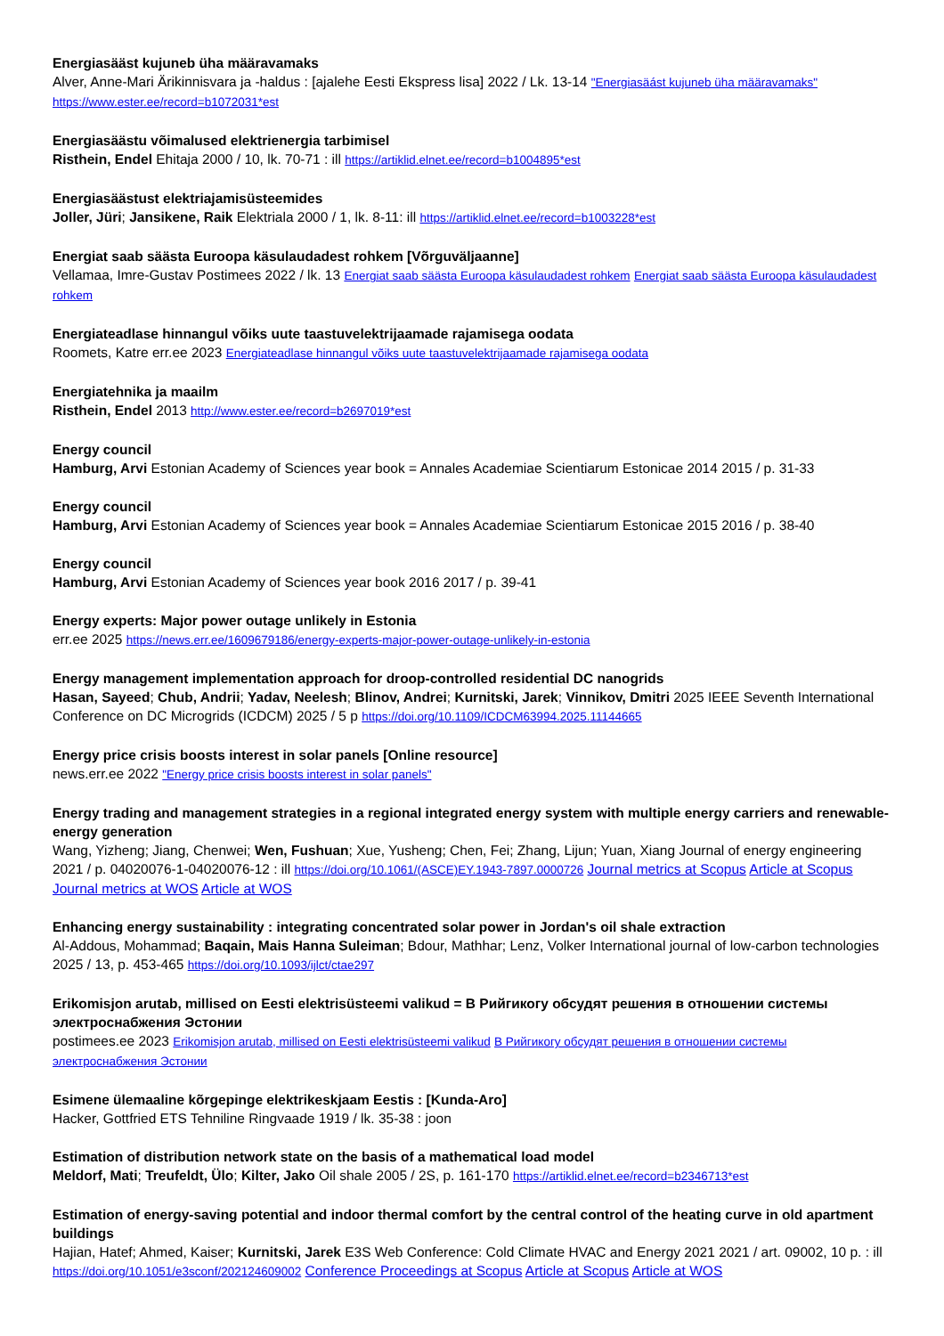Energiasääst kujuneb üha määravamaks
Alver, Anne-Mari Ärikinnisvara ja -haldus : [ajalehe Eesti Ekspress lisa] 2022 / Lk. 13-14 "Energiasäást kujuneb üha määravamaks" https://www.ester.ee/record=b1072031*est
Energiasäästu võimalused elektrienergia tarbimisel
Risthein, Endel Ehitaja 2000 / 10, lk. 70-71 : ill https://artiklid.elnet.ee/record=b1004895*est
Energiasäästust elektriajamisüsteemides
Joller, Jüri; Jansikene, Raik Elektriala 2000 / 1, lk. 8-11: ill https://artiklid.elnet.ee/record=b1003228*est
Energiat saab säästa Euroopa käsulaudadest rohkem [Võrguväljaanne]
Vellamaa, Imre-Gustav Postimees 2022 / lk. 13 Energiat saab säästa Euroopa käsulaudadest rohkem Energiat saab säästa Euroopa käsulaudadest rohkem
Energiateadlase hinnangul võiks uute taastuvelektrijaamade rajamisega oodata
Roomets, Katre err.ee 2023 Energiateadlase hinnangul võiks uute taastuvelektrijaamade rajamisega oodata
Energiatehnika ja maailm
Risthein, Endel 2013 http://www.ester.ee/record=b2697019*est
Energy council
Hamburg, Arvi Estonian Academy of Sciences year book = Annales Academiae Scientiarum Estonicae 2014 2015 / p. 31-33
Energy council
Hamburg, Arvi Estonian Academy of Sciences year book = Annales Academiae Scientiarum Estonicae 2015 2016 / p. 38-40
Energy council
Hamburg, Arvi Estonian Academy of Sciences year book 2016 2017 / p. 39-41
Energy experts: Major power outage unlikely in Estonia
err.ee 2025 https://news.err.ee/1609679186/energy-experts-major-power-outage-unlikely-in-estonia
Energy management implementation approach for droop-controlled residential DC nanogrids
Hasan, Sayeed; Chub, Andrii; Yadav, Neelesh; Blinov, Andrei; Kurnitski, Jarek; Vinnikov, Dmitri 2025 IEEE Seventh International Conference on DC Microgrids (ICDCM) 2025 / 5 p https://doi.org/10.1109/ICDCM63994.2025.11144665
Energy price crisis boosts interest in solar panels [Online resource]
news.err.ee 2022 "Energy price crisis boosts interest in solar panels"
Energy trading and management strategies in a regional integrated energy system with multiple energy carriers and renewable-energy generation
Wang, Yizheng; Jiang, Chenwei; Wen, Fushuan; Xue, Yusheng; Chen, Fei; Zhang, Lijun; Yuan, Xiang Journal of energy engineering 2021 / p. 04020076-1-04020076-12 : ill https://doi.org/10.1061/(ASCE)EY.1943-7897.0000726 Journal metrics at Scopus Article at Scopus Journal metrics at WOS Article at WOS
Enhancing energy sustainability : integrating concentrated solar power in Jordan's oil shale extraction
Al-Addous, Mohammad; Baqain, Mais Hanna Suleiman; Bdour, Mathhar; Lenz, Volker International journal of low-carbon technologies 2025 / 13, p. 453-465 https://doi.org/10.1093/ijlct/ctae297
Erikomisjon arutab, millised on Eesti elektrisüsteemi valikud = В Рийгикогу обсудят решения в отношении системы электроснабжения Эстонии
postimees.ee 2023 Erikomisjon arutab, millised on Eesti elektrisüsteemi valikud В Рийгикогу обсудят решения в отношении системы электроснабжения Эстонии
Esimene ülemaaline kõrgepinge elektrikeskjaam Eestis : [Kunda-Aro]
Hacker, Gottfried ETS Tehniline Ringvaade 1919 / lk. 35-38 : joon
Estimation of distribution network state on the basis of a mathematical load model
Meldorf, Mati; Treufeldt, Ülo; Kilter, Jako Oil shale 2005 / 2S, p. 161-170 https://artiklid.elnet.ee/record=b2346713*est
Estimation of energy-saving potential and indoor thermal comfort by the central control of the heating curve in old apartment buildings
Hajian, Hatef; Ahmed, Kaiser; Kurnitski, Jarek E3S Web Conference: Cold Climate HVAC and Energy 2021 2021 / art. 09002, 10 p. : ill https://doi.org/10.1051/e3sconf/202124609002 Conference Proceedings at Scopus Article at Scopus Article at WOS